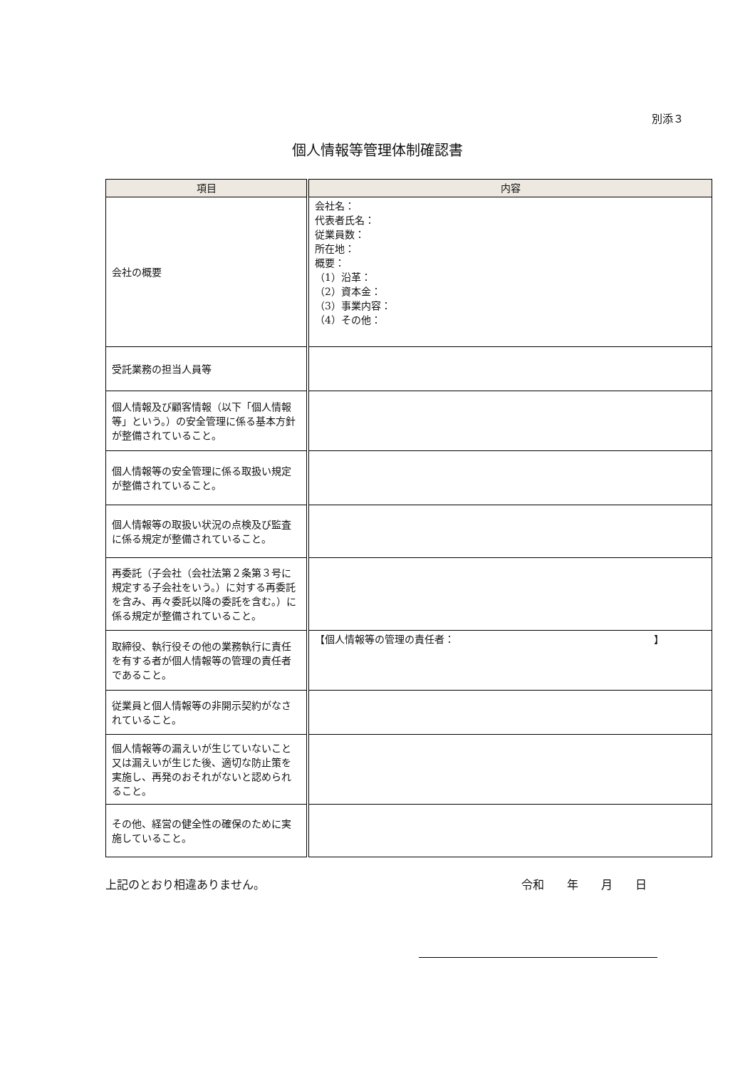別添３
個人情報等管理体制確認書
| 項目 | 内容 |
| --- | --- |
| 会社の概要 | 会社名： 代表者氏名： 従業員数： 所在地： 概要： （1）沿革： （2）資本金： （3）事業内容： （4）その他： |
| 受託業務の担当人員等 | |
| 個人情報及び顧客情報（以下「個人情報等」という。）の安全管理に係る基本方針が整備されていること。 | |
| 個人情報等の安全管理に係る取扱い規定が整備されていること。 | |
| 個人情報等の取扱い状況の点検及び監査に係る規定が整備されていること。 | |
| 再委託（子会社（会社法第２条第３号に規定する子会社をいう。）に対する再委託を含み、再々委託以降の委託を含む。）に係る規定が整備されていること。 | |
| 取締役、執行役その他の業務執行に責任を有する者が個人情報等の管理の責任者であること。 | 【個人情報等の管理の責任者： 】 |
| 従業員と個人情報等の非開示契約がなされていること。 | |
| 個人情報等の漏えいが生じていないこと又は漏えいが生じた後、適切な防止策を実施し、再発のおそれがないと認められること。 | |
| その他、経営の健全性の確保のために実施していること。 | |
上記のとおり相違ありません。 令和　　年　　月　　日